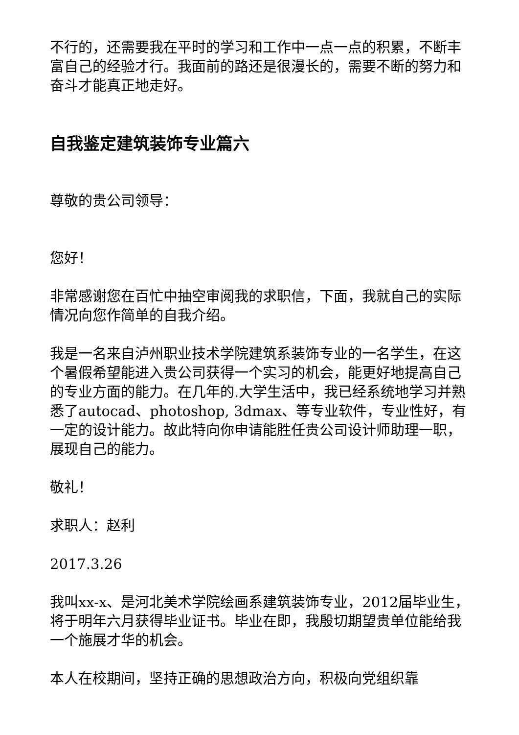不行的，还需要我在平时的学习和工作中一点一点的积累，不断丰富自己的经验才行。我面前的路还是很漫长的，需要不断的努力和奋斗才能真正地走好。
自我鉴定建筑装饰专业篇六
尊敬的贵公司领导：
您好！
非常感谢您在百忙中抽空审阅我的求职信，下面，我就自己的实际情况向您作简单的自我介绍。
我是一名来自泸州职业技术学院建筑系装饰专业的一名学生，在这个暑假希望能进入贵公司获得一个实习的机会，能更好地提高自己的专业方面的能力。在几年的.大学生活中，我已经系统地学习并熟悉了autocad、photoshop, 3dmax、等专业软件，专业性好，有一定的设计能力。故此特向你申请能胜任贵公司设计师助理一职，展现自己的能力。
敬礼！
求职人：赵利
2017.3.26
我叫xx-x、是河北美术学院绘画系建筑装饰专业，2012届毕业生，将于明年六月获得毕业证书。毕业在即，我殷切期望贵单位能给我一个施展才华的机会。
本人在校期间，坚持正确的思想政治方向，积极向党组织靠